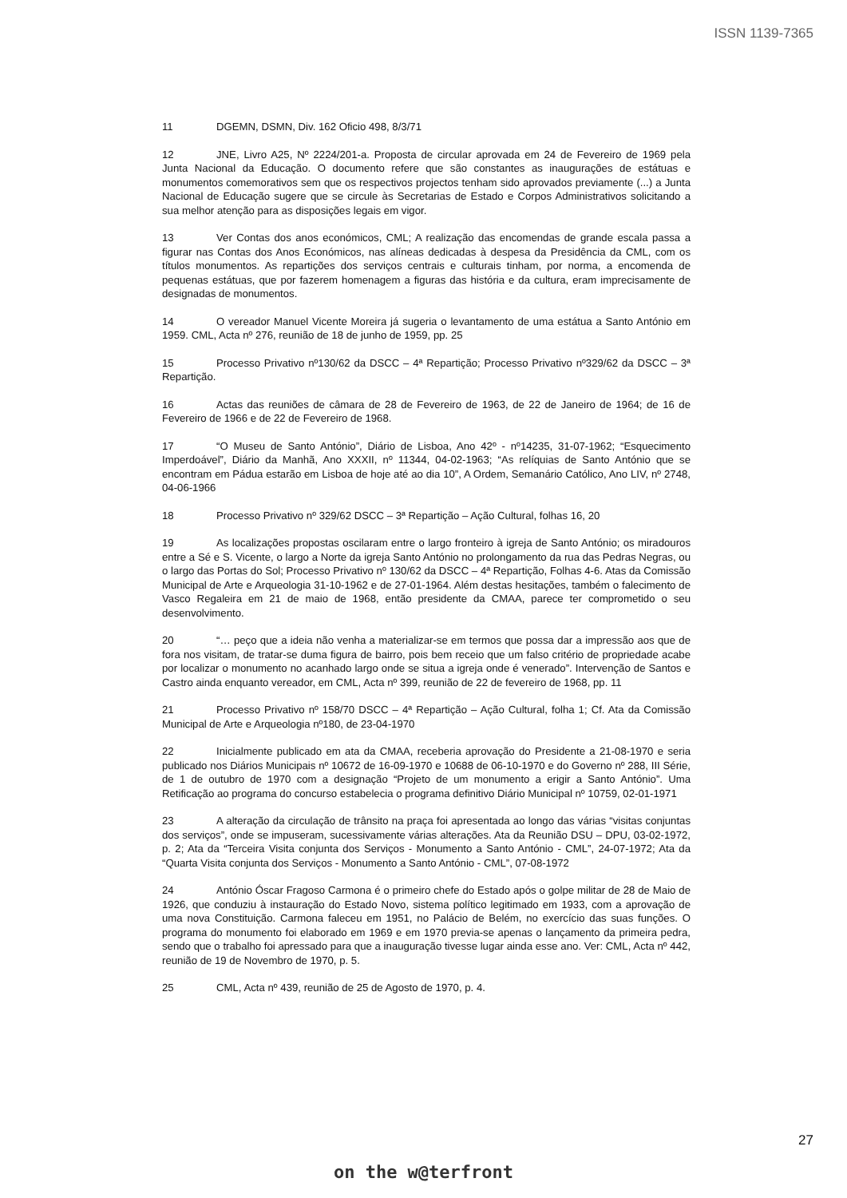ISSN 1139-7365
11 DGEMN, DSMN, Div. 162 Oficio 498, 8/3/71
12 JNE, Livro A25, Nº 2224/201-a. Proposta de circular aprovada em 24 de Fevereiro de 1969 pela Junta Nacional da Educação. O documento refere que são constantes as inaugurações de estátuas e monumentos comemorativos sem que os respectivos projectos tenham sido aprovados previamente (...) a Junta Nacional de Educação sugere que se circule às Secretarias de Estado e Corpos Administrativos solicitando a sua melhor atenção para as disposições legais em vigor.
13 Ver Contas dos anos económicos, CML; A realização das encomendas de grande escala passa a figurar nas Contas dos Anos Económicos, nas alíneas dedicadas à despesa da Presidência da CML, com os títulos monumentos. As repartições dos serviços centrais e culturais tinham, por norma, a encomenda de pequenas estátuas, que por fazerem homenagem a figuras das história e da cultura, eram imprecisamente de designadas de monumentos.
14 O vereador Manuel Vicente Moreira já sugeria o levantamento de uma estátua a Santo António em 1959. CML, Acta nº 276, reunião de 18 de junho de 1959, pp. 25
15 Processo Privativo nº130/62 da DSCC – 4ª Repartição; Processo Privativo nº329/62 da DSCC – 3ª Repartição.
16 Actas das reuniões de câmara de 28 de Fevereiro de 1963, de 22 de Janeiro de 1964; de 16 de Fevereiro de 1966 e de 22 de Fevereiro de 1968.
17 “O Museu de Santo António”, Diário de Lisboa, Ano 42º - nº14235, 31-07-1962; “Esquecimento Imperdoável”, Diário da Manhã, Ano XXXII, nº 11344, 04-02-1963; “As relíquias de Santo António que se encontram em Pádua estarão em Lisboa de hoje até ao dia 10”, A Ordem, Semanário Católico, Ano LIV, nº 2748, 04-06-1966
18 Processo Privativo nº 329/62 DSCC – 3ª Repartição – Ação Cultural, folhas 16, 20
19 As localizações propostas oscilaram entre o largo fronteiro à igreja de Santo António; os miradouros entre a Sé e S. Vicente, o largo a Norte da igreja Santo António no prolongamento da rua das Pedras Negras, ou o largo das Portas do Sol; Processo Privativo nº 130/62 da DSCC – 4ª Repartição, Folhas 4-6. Atas da Comissão Municipal de Arte e Arqueologia 31-10-1962 e de 27-01-1964. Além destas hesitações, também o falecimento de Vasco Regaleira em 21 de maio de 1968, então presidente da CMAA, parece ter comprometido o seu desenvolvimento.
20 “… peço que a ideia não venha a materializar-se em termos que possa dar a impressão aos que de fora nos visitam, de tratar-se duma figura de bairro, pois bem receio que um falso critério de propriedade acabe por localizar o monumento no acanhado largo onde se situa a igreja onde é venerado”. Intervenção de Santos e Castro ainda enquanto vereador, em CML, Acta nº 399, reunião de 22 de fevereiro de 1968, pp. 11
21 Processo Privativo nº 158/70 DSCC – 4ª Repartição – Ação Cultural, folha 1; Cf. Ata da Comissão Municipal de Arte e Arqueologia nº180, de 23-04-1970
22 Inicialmente publicado em ata da CMAA, receberia aprovação do Presidente a 21-08-1970 e seria publicado nos Diários Municipais nº 10672 de 16-09-1970 e 10688 de 06-10-1970 e do Governo nº 288, III Série, de 1 de outubro de 1970 com a designação “Projeto de um monumento a erigir a Santo António”. Uma Retificação ao programa do concurso estabelecia o programa definitivo Diário Municipal nº 10759, 02-01-1971
23 A alteração da circulação de trânsito na praça foi apresentada ao longo das várias “visitas conjuntas dos serviços”, onde se impuseram, sucessivamente várias alterações. Ata da Reunião DSU – DPU, 03-02-1972, p. 2; Ata da “Terceira Visita conjunta dos Serviços - Monumento a Santo António - CML”, 24-07-1972; Ata da “Quarta Visita conjunta dos Serviços - Monumento a Santo António - CML”, 07-08-1972
24 António Óscar Fragoso Carmona é o primeiro chefe do Estado após o golpe militar de 28 de Maio de 1926, que conduziu à instauração do Estado Novo, sistema político legitimado em 1933, com a aprovação de uma nova Constituição. Carmona faleceu em 1951, no Palácio de Belém, no exercício das suas funções. O programa do monumento foi elaborado em 1969 e em 1970 previa-se apenas o lançamento da primeira pedra, sendo que o trabalho foi apressado para que a inauguração tivesse lugar ainda esse ano. Ver: CML, Acta nº 442, reunião de 19 de Novembro de 1970, p. 5.
25 CML, Acta nº 439, reunião de 25 de Agosto de 1970, p. 4.
27
on the w@terfront